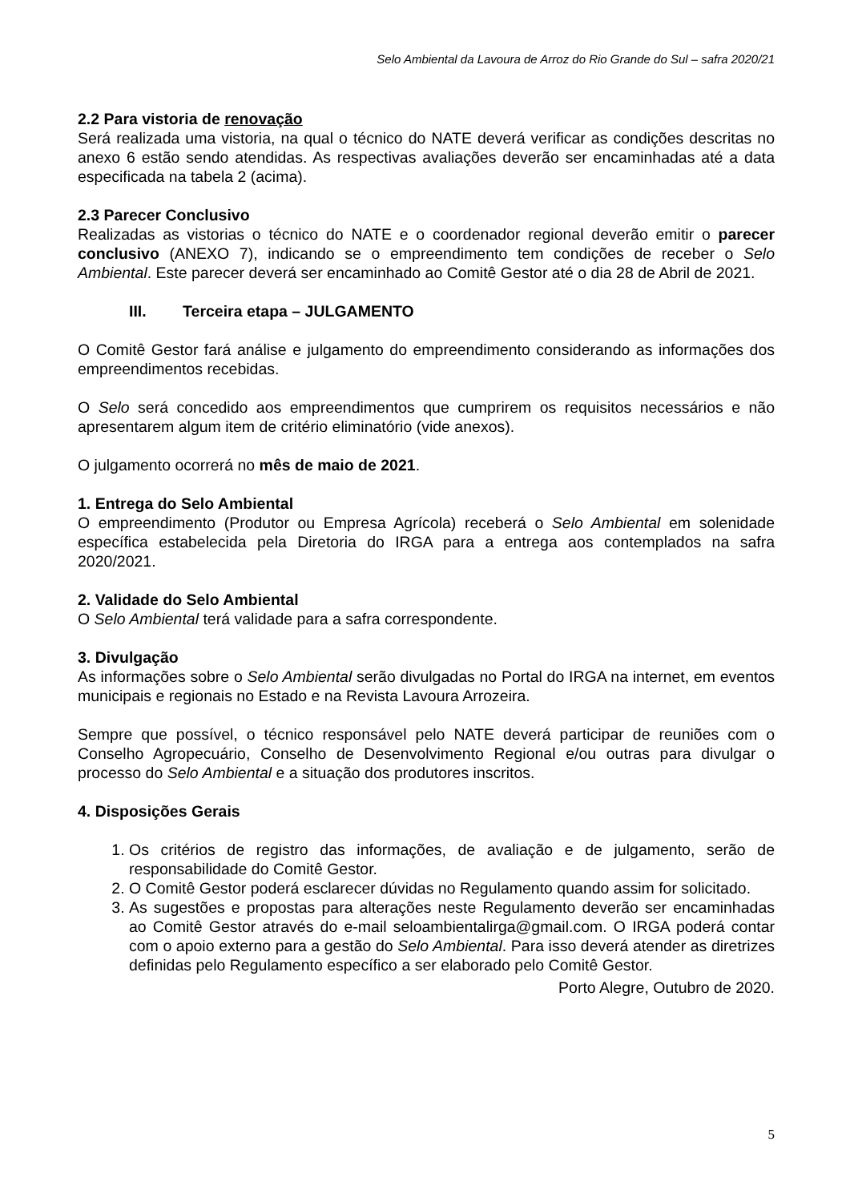Selo Ambiental da Lavoura de Arroz do Rio Grande do Sul – safra 2020/21
2.2 Para vistoria de renovação
Será realizada uma vistoria, na qual o técnico do NATE deverá verificar as condições descritas no anexo 6 estão sendo atendidas. As respectivas avaliações deverão ser encaminhadas até a data especificada na tabela 2 (acima).
2.3 Parecer Conclusivo
Realizadas as vistorias o técnico do NATE e o coordenador regional deverão emitir o parecer conclusivo (ANEXO 7), indicando se o empreendimento tem condições de receber o Selo Ambiental. Este parecer deverá ser encaminhado ao Comitê Gestor até o dia 28 de Abril de 2021.
III. Terceira etapa – JULGAMENTO
O Comitê Gestor fará análise e julgamento do empreendimento considerando as informações dos empreendimentos recebidas.
O Selo será concedido aos empreendimentos que cumprirem os requisitos necessários e não apresentarem algum item de critério eliminatório (vide anexos).
O julgamento ocorrerá no mês de maio de 2021.
1. Entrega do Selo Ambiental
O empreendimento (Produtor ou Empresa Agrícola) receberá o Selo Ambiental em solenidade específica estabelecida pela Diretoria do IRGA para a entrega aos contemplados na safra 2020/2021.
2. Validade do Selo Ambiental
O Selo Ambiental terá validade para a safra correspondente.
3. Divulgação
As informações sobre o Selo Ambiental serão divulgadas no Portal do IRGA na internet, em eventos municipais e regionais no Estado e na Revista Lavoura Arrozeira.
Sempre que possível, o técnico responsável pelo NATE deverá participar de reuniões com o Conselho Agropecuário, Conselho de Desenvolvimento Regional e/ou outras para divulgar o processo do Selo Ambiental e a situação dos produtores inscritos.
4. Disposições Gerais
1. Os critérios de registro das informações, de avaliação e de julgamento, serão de responsabilidade do Comitê Gestor.
2. O Comitê Gestor poderá esclarecer dúvidas no Regulamento quando assim for solicitado.
3. As sugestões e propostas para alterações neste Regulamento deverão ser encaminhadas ao Comitê Gestor através do e-mail seloambientalirga@gmail.com. O IRGA poderá contar com o apoio externo para a gestão do Selo Ambiental. Para isso deverá atender as diretrizes definidas pelo Regulamento específico a ser elaborado pelo Comitê Gestor.
Porto Alegre, Outubro de 2020.
5